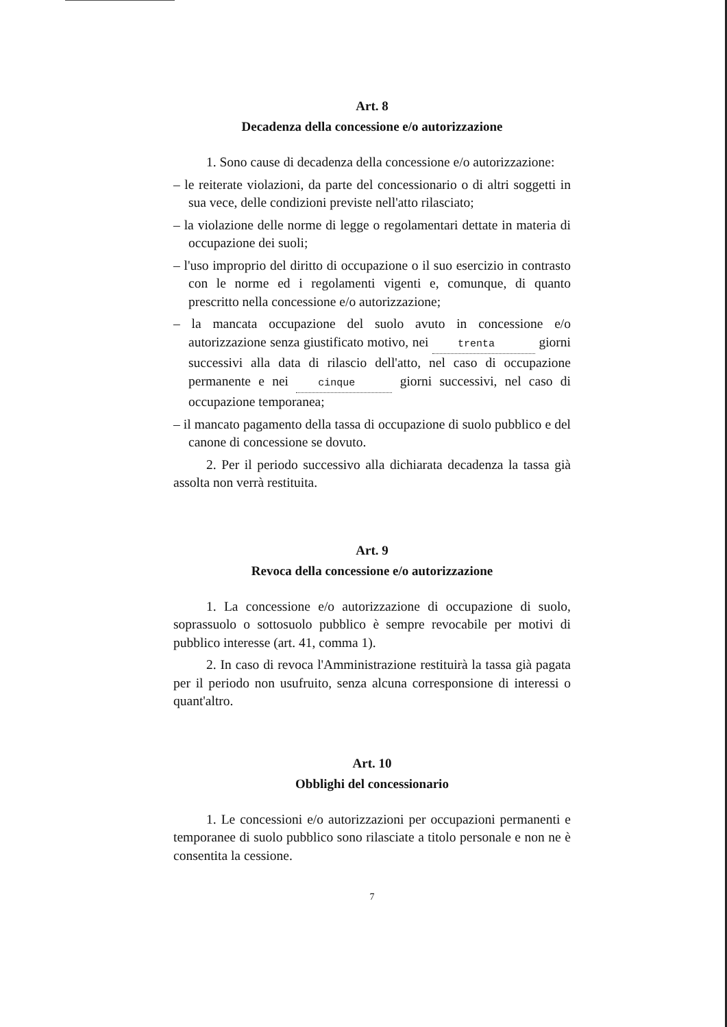Art. 8
Decadenza della concessione e/o autorizzazione
1. Sono cause di decadenza della concessione e/o autorizzazione:
– le reiterate violazioni, da parte del concessionario o di altri soggetti in sua vece, delle condizioni previste nell'atto rilasciato;
– la violazione delle norme di legge o regolamentari dettate in materia di occupazione dei suoli;
– l'uso improprio del diritto di occupazione o il suo esercizio in contrasto con le norme ed i regolamenti vigenti e, comunque, di quanto prescritto nella concessione e/o autorizzazione;
– la mancata occupazione del suolo avuto in concessione e/o autorizzazione senza giustificato motivo, nei trenta giorni successivi alla data di rilascio dell'atto, nel caso di occupazione permanente e nei cinque giorni successivi, nel caso di occupazione temporanea;
– il mancato pagamento della tassa di occupazione di suolo pubblico e del canone di concessione se dovuto.
2. Per il periodo successivo alla dichiarata decadenza la tassa già assolta non verrà restituita.
Art. 9
Revoca della concessione e/o autorizzazione
1. La concessione e/o autorizzazione di occupazione di suolo, soprassuolo o sottosuolo pubblico è sempre revocabile per motivi di pubblico interesse (art. 41, comma 1).
2. In caso di revoca l'Amministrazione restituirà la tassa già pagata per il periodo non usufruito, senza alcuna corresponsione di interessi o quant'altro.
Art. 10
Obblighi del concessionario
1. Le concessioni e/o autorizzazioni per occupazioni permanenti e temporanee di suolo pubblico sono rilasciate a titolo personale e non ne è consentita la cessione.
7